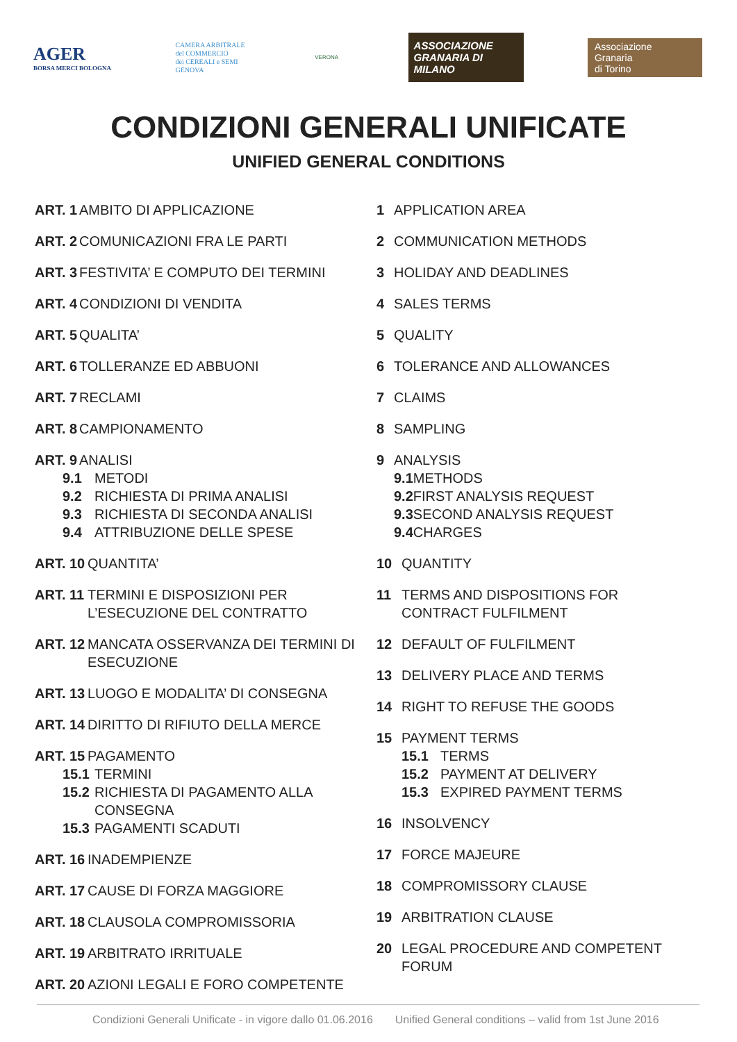AGER
BORSA MERCI BOLOGNA
CAMERA ARBITRALE
del COMMERCIO
dei CEREALI e SEMI
GENOVA
VERONA
ASSOCIAZIONE GRANARIA DI MILANO
Associazione
Granaria
di Torino
CONDIZIONI GENERALI UNIFICATE
UNIFIED GENERAL CONDITIONS
ART. 1 AMBITO DI APPLICAZIONE
ART. 2 COMUNICAZIONI FRA LE PARTI
ART. 3 FESTIVITA’ E COMPUTO DEI TERMINI
ART. 4 CONDIZIONI DI VENDITA
ART. 5 QUALITA’
ART. 6 TOLLERANZE ED ABBUONI
ART. 7 RECLAMI
ART. 8 CAMPIONAMENTO
ART. 9 ANALISI
9.1 METODI
9.2 RICHIESTA DI PRIMA ANALISI
9.3 RICHIESTA DI SECONDA ANALISI
9.4 ATTRIBUZIONE DELLE SPESE
ART. 10 QUANTITA’
ART. 11 TERMINI E DISPOSIZIONI PER L’ESECUZIONE DEL CONTRATTO
ART. 12 MANCATA OSSERVANZA DEI TERMINI DI ESECUZIONE
ART. 13 LUOGO E MODALITA’ DI CONSEGNA
ART. 14 DIRITTO DI RIFIUTO DELLA MERCE
ART. 15 PAGAMENTO
15.1 TERMINI
15.2 RICHIESTA DI PAGAMENTO ALLA CONSEGNA
15.3 PAGAMENTI SCADUTI
ART. 16 INADEMPIENZE
ART. 17 CAUSE DI FORZA MAGGIORE
ART. 18 CLAUSOLA COMPROMISSORIA
ART. 19 ARBITRATO IRRITUALE
ART. 20 AZIONI LEGALI E FORO COMPETENTE
1 APPLICATION AREA
2 COMMUNICATION METHODS
3 HOLIDAY AND DEADLINES
4 SALES TERMS
5 QUALITY
6 TOLERANCE AND ALLOWANCES
7 CLAIMS
8 SAMPLING
9 ANALYSIS
9.1 METHODS
9.2 FIRST ANALYSIS REQUEST
9.3 SECOND ANALYSIS REQUEST
9.4 CHARGES
10 QUANTITY
11 TERMS AND DISPOSITIONS FOR CONTRACT FULFILMENT
12 DEFAULT OF FULFILMENT
13 DELIVERY PLACE AND TERMS
14 RIGHT TO REFUSE THE GOODS
15 PAYMENT TERMS
15.1 TERMS
15.2 PAYMENT AT DELIVERY
15.3 EXPIRED PAYMENT TERMS
16 INSOLVENCY
17 FORCE MAJEURE
18 COMPROMISSORY CLAUSE
19 ARBITRATION CLAUSE
20 LEGAL PROCEDURE AND COMPETENT FORUM
Condizioni Generali Unificate - in vigore dallo 01.06.2016 Unified General conditions – valid from 1st June 2016